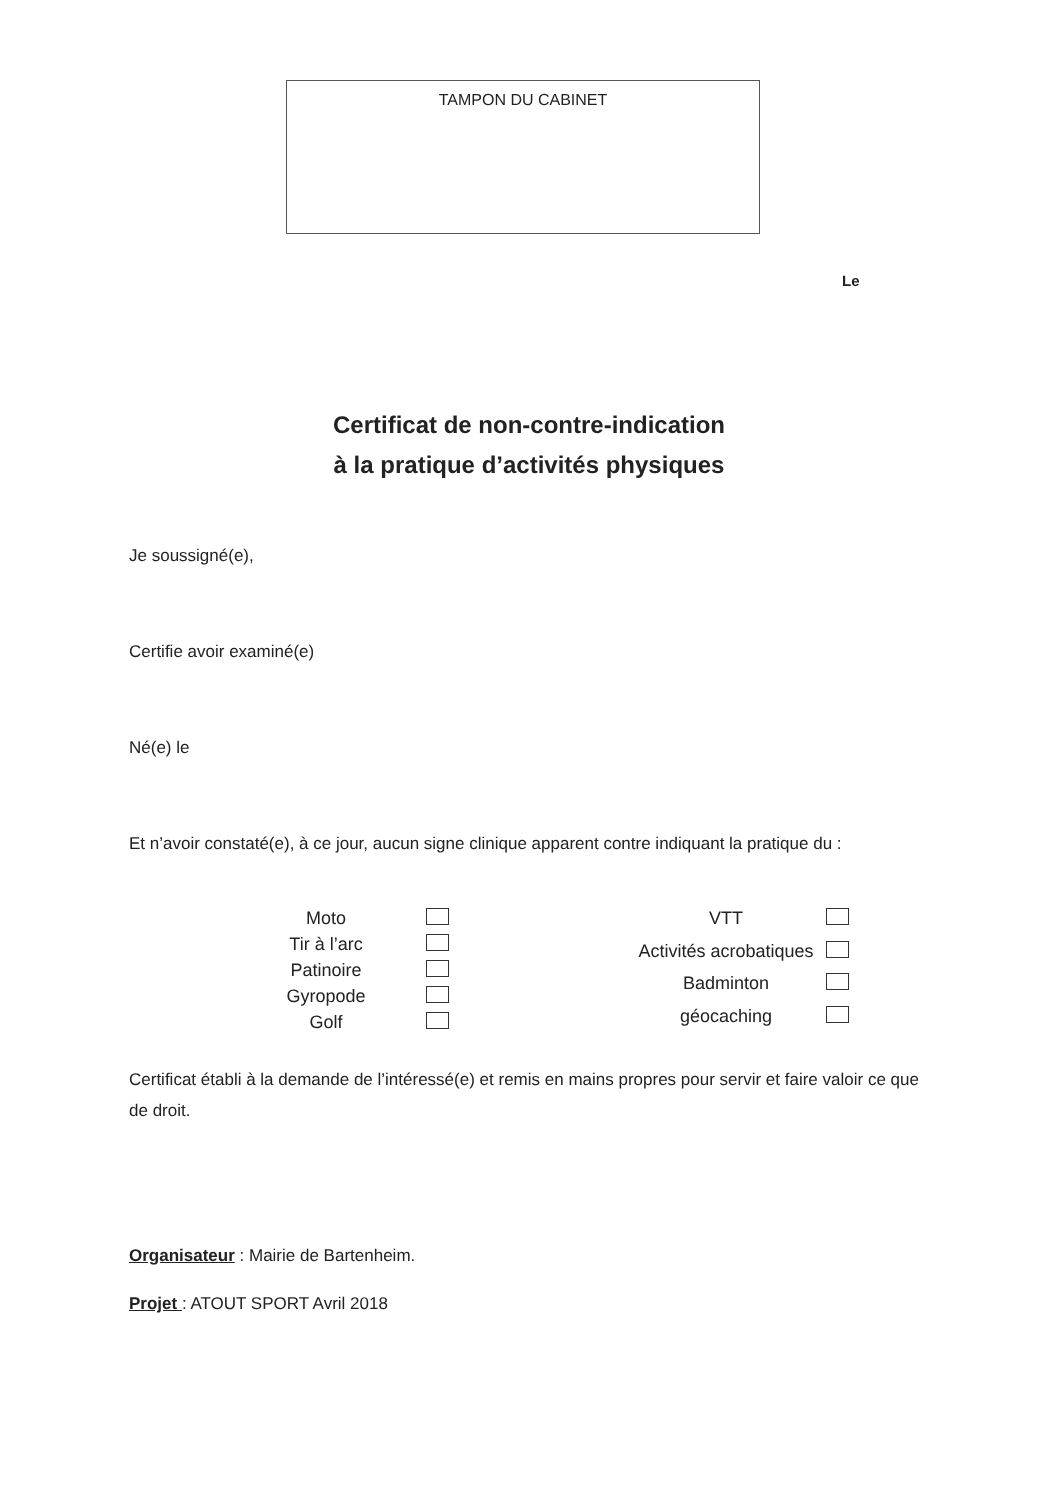TAMPON DU CABINET
Le
Certificat de non-contre-indication
à la pratique d’activités physiques
Je soussigné(e),
Certifie avoir examiné(e)
Né(e) le
Et n’avoir constaté(e), à ce jour, aucun signe clinique apparent contre indiquant la pratique du :
Moto
Tir à l’arc
Patinoire
Gyropode
Golf
VTT
Activités acrobatiques
Badminton
géocaching
Certificat établi à la demande de l’intéressé(e) et remis en mains propres pour servir et faire valoir ce que de droit.
Organisateur : Mairie de Bartenheim.
Projet : ATOUT SPORT Avril 2018